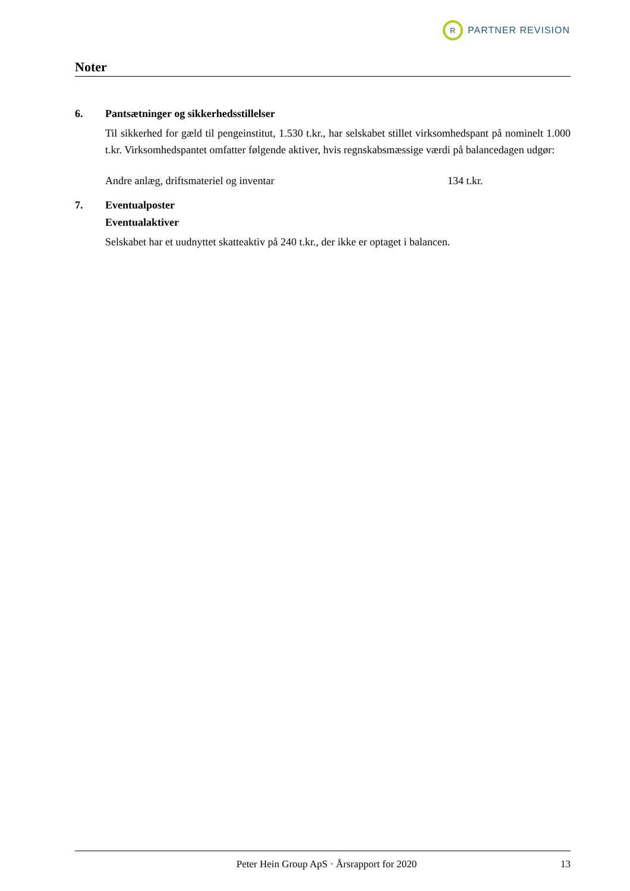R
PARTNER REVISION
Noter
6. Pantsætninger og sikkerhedsstillelser
Til sikkerhed for gæld til pengeinstitut, 1.530 t.kr., har selskabet stillet virksomhedspant på nominelt 1.000 t.kr. Virksomhedspantet omfatter følgende aktiver, hvis regnskabsmæssige værdi på balancedagen udgør:
| Andre anlæg, driftsmateriel og inventar | 134 t.kr. |
7. Eventualposter
Eventualaktiver
Selskabet har et uudnyttet skatteaktiv på 240 t.kr., der ikke er optaget i balancen.
Peter Hein Group ApS · Årsrapport for 2020 13